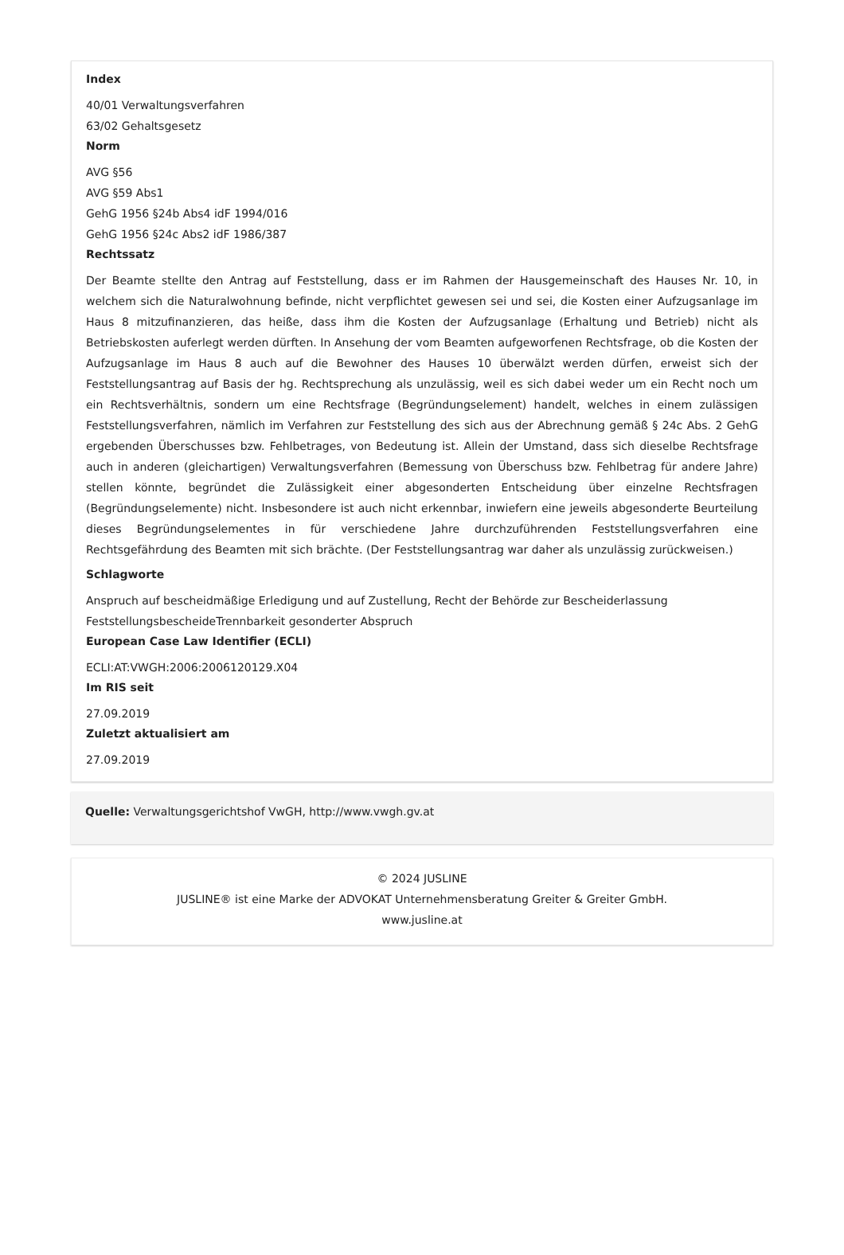Index
40/01 Verwaltungsverfahren
63/02 Gehaltsgesetz
Norm
AVG §56
AVG §59 Abs1
GehG 1956 §24b Abs4 idF 1994/016
GehG 1956 §24c Abs2 idF 1986/387
Rechtssatz
Der Beamte stellte den Antrag auf Feststellung, dass er im Rahmen der Hausgemeinschaft des Hauses Nr. 10, in welchem sich die Naturalwohnung befinde, nicht verpflichtet gewesen sei und sei, die Kosten einer Aufzugsanlage im Haus 8 mitzufinanzieren, das heiße, dass ihm die Kosten der Aufzugsanlage (Erhaltung und Betrieb) nicht als Betriebskosten auferlegt werden dürften. In Ansehung der vom Beamten aufgeworfenen Rechtsfrage, ob die Kosten der Aufzugsanlage im Haus 8 auch auf die Bewohner des Hauses 10 überwälzt werden dürfen, erweist sich der Feststellungsantrag auf Basis der hg. Rechtsprechung als unzulässig, weil es sich dabei weder um ein Recht noch um ein Rechtsverhältnis, sondern um eine Rechtsfrage (Begründungselement) handelt, welches in einem zulässigen Feststellungsverfahren, nämlich im Verfahren zur Feststellung des sich aus der Abrechnung gemäß § 24c Abs. 2 GehG ergebenden Überschusses bzw. Fehlbetrages, von Bedeutung ist. Allein der Umstand, dass sich dieselbe Rechtsfrage auch in anderen (gleichartigen) Verwaltungsverfahren (Bemessung von Überschuss bzw. Fehlbetrag für andere Jahre) stellen könnte, begründet die Zulässigkeit einer abgesonderten Entscheidung über einzelne Rechtsfragen (Begründungselemente) nicht. Insbesondere ist auch nicht erkennbar, inwiefern eine jeweils abgesonderte Beurteilung dieses Begründungselementes in für verschiedene Jahre durchzuführenden Feststellungsverfahren eine Rechtsgefährdung des Beamten mit sich brächte. (Der Feststellungsantrag war daher als unzulässig zurückweisen.)
Schlagworte
Anspruch auf bescheidmäßige Erledigung und auf Zustellung, Recht der Behörde zur Bescheiderlassung
FeststellungsbescheideTrennbarkeit gesonderter Abspruch
European Case Law Identifier (ECLI)
ECLI:AT:VWGH:2006:2006120129.X04
Im RIS seit
27.09.2019
Zuletzt aktualisiert am
27.09.2019
Quelle: Verwaltungsgerichtshof VwGH, http://www.vwgh.gv.at
© 2024 JUSLINE
JUSLINE® ist eine Marke der ADVOKAT Unternehmensberatung Greiter & Greiter GmbH.
www.jusline.at